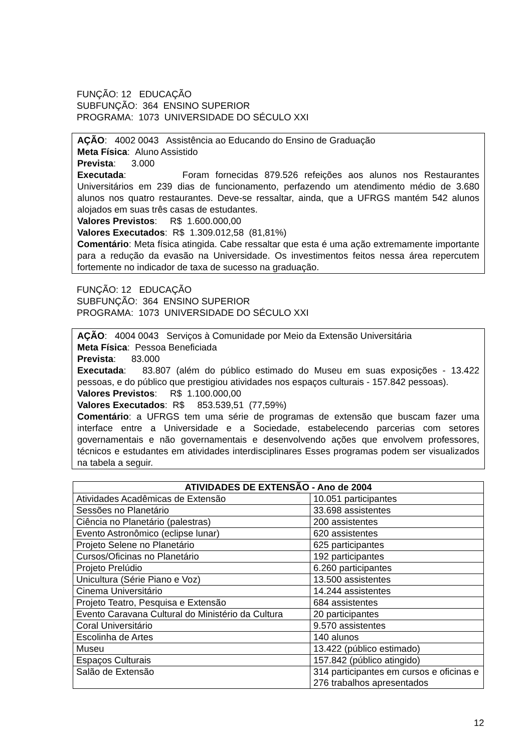FUNÇÃO: 12 EDUCAÇÃO
SUBFUNÇÃO: 364 ENSINO SUPERIOR
PROGRAMA: 1073 UNIVERSIDADE DO SÉCULO XXI
AÇÃO: 4002 0043 Assistência ao Educando do Ensino de Graduação
Meta Física: Aluno Assistido
Prevista: 3.000
Executada: Foram fornecidas 879.526 refeições aos alunos nos Restaurantes Universitários em 239 dias de funcionamento, perfazendo um atendimento médio de 3.680 alunos nos quatro restaurantes. Deve-se ressaltar, ainda, que a UFRGS mantém 542 alunos alojados em suas três casas de estudantes.
Valores Previstos: R$ 1.600.000,00
Valores Executados: R$ 1.309.012,58 (81,81%)
Comentário: Meta física atingida. Cabe ressaltar que esta é uma ação extremamente importante para a redução da evasão na Universidade. Os investimentos feitos nessa área repercutem fortemente no indicador de taxa de sucesso na graduação.
FUNÇÃO: 12 EDUCAÇÃO
SUBFUNÇÃO: 364 ENSINO SUPERIOR
PROGRAMA: 1073 UNIVERSIDADE DO SÉCULO XXI
AÇÃO: 4004 0043 Serviços à Comunidade por Meio da Extensão Universitária
Meta Física: Pessoa Beneficiada
Prevista: 83.000
Executada: 83.807 (além do público estimado do Museu em suas exposições - 13.422 pessoas, e do público que prestigiou atividades nos espaços culturais - 157.842 pessoas).
Valores Previstos: R$ 1.100.000,00
Valores Executados: R$ 853.539,51 (77,59%)
Comentário: a UFRGS tem uma série de programas de extensão que buscam fazer uma interface entre a Universidade e a Sociedade, estabelecendo parcerias com setores governamentais e não governamentais e desenvolvendo ações que envolvem professores, técnicos e estudantes em atividades interdisciplinares Esses programas podem ser visualizados na tabela a seguir.
| ATIVIDADES DE EXTENSÃO - Ano de 2004 | |
| --- | --- |
| Atividades Acadêmicas de Extensão | 10.051 participantes |
| Sessões no Planetário | 33.698 assistentes |
| Ciência no Planetário (palestras) | 200 assistentes |
| Evento Astronômico (eclipse lunar) | 620 assistentes |
| Projeto Selene no Planetário | 625 participantes |
| Cursos/Oficinas no Planetário | 192 participantes |
| Projeto Prelúdio | 6.260 participantes |
| Unicultura (Série Piano e Voz) | 13.500 assistentes |
| Cinema Universitário | 14.244 assistentes |
| Projeto Teatro, Pesquisa e Extensão | 684 assistentes |
| Evento Caravana Cultural do Ministério da Cultura | 20 participantes |
| Coral Universitário | 9.570 assistentes |
| Escolinha de Artes | 140 alunos |
| Museu | 13.422 (público estimado) |
| Espaços Culturais | 157.842 (público atingido) |
| Salão de Extensão | 314 participantes em cursos e oficinas e 276 trabalhos apresentados |
12